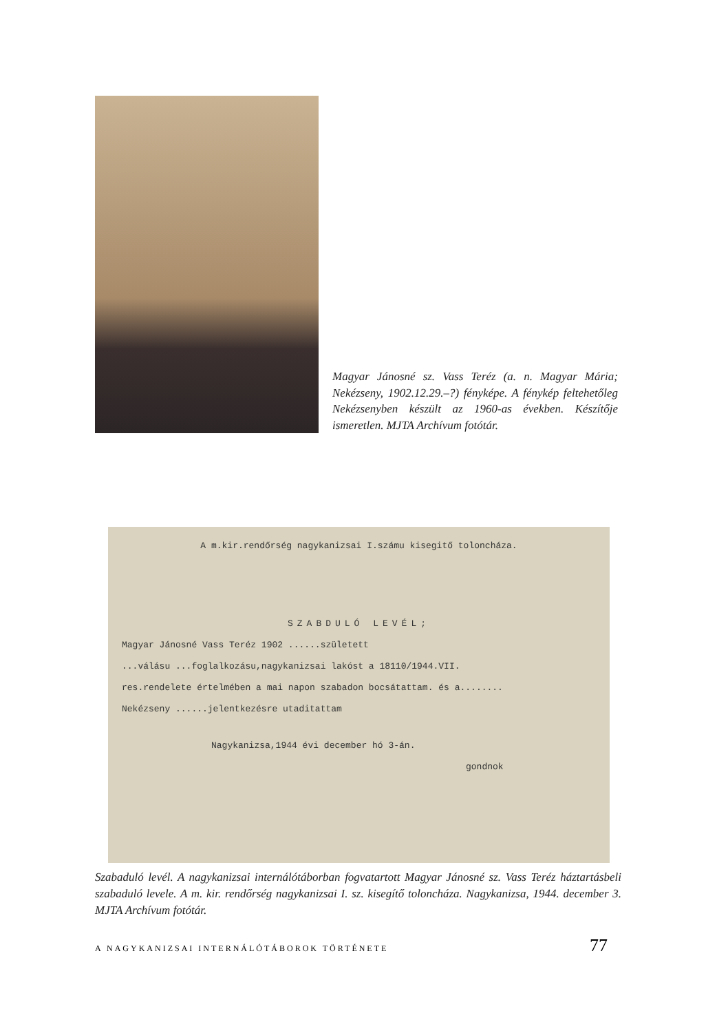Magyar Jánosné sz. Vass Teréz (a. n. Magyar Mária; Nekézseny, 1902.12.29.–?) fényképe. A fénykép feltehetőleg Nekézsenyben készült az 1960-as években. Készítője ismeretlen. MJTA Archívum fotótár.
A m.kir.rendőrség nagykanizsai I.számu kisegitő toloncháza.
SZABDULÓ LEVÉL;
Magyar Jánosné Vass Teréz 1902 ......született
...válásu ...foglalkozásu,nagykanizsai lakóst a 18110/1944.VII.
res.rendelete értelmében a mai napon szabadon bocsátattam. és a........
Nekézseny ......jelentkezésre utaditattam
Nagykanizsa,1944 évi december hó 3-án.
gondnok
Szabaduló levél. A nagykanizsai internálótáborban fogvatartott Magyar Jánosné sz. Vass Teréz háztartásbeli szabaduló levele. A m. kir. rendőrség nagykanizsai I. sz. kisegítő toloncháza. Nagykanizsa, 1944. december 3. MJTA Archívum fotótár.
A NAGYKANIZSAI INTERNÁLÓTÁBOROK TÖRTÉNETE 77